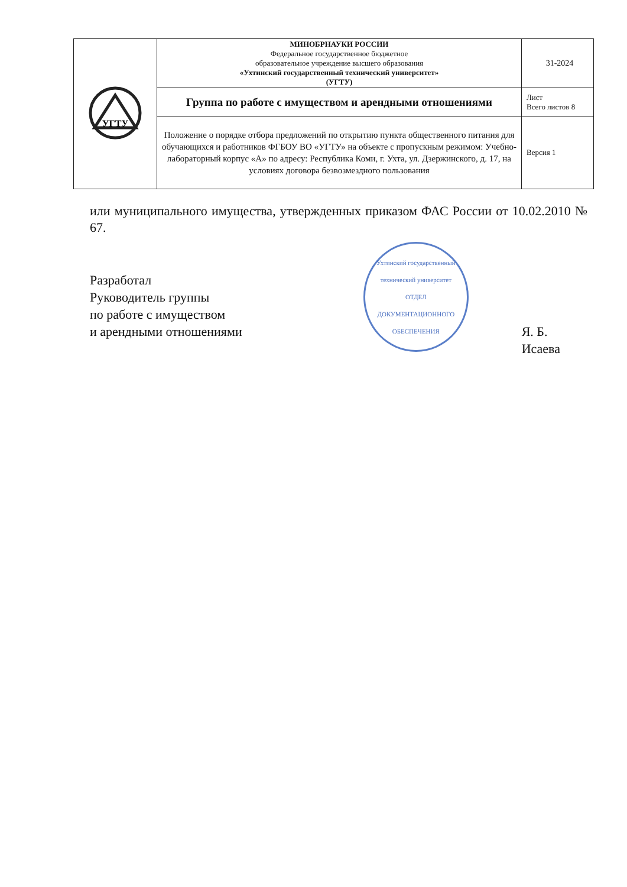| УГТУ | МИНОБРНАУКИ РОССИИ Федеральное государственное бюджетное образовательное учреждение высшего образования «Ухтинский государственный технический университет» (УГТУ) | 31-2024 |
| | Группа по работе с имуществом и арендными отношениями | Лист Всего листов 8 |
| | Положение о порядке отбора предложений по открытию пункта общественного питания для обучающихся и работников ФГБОУ ВО «УГТУ» на объекте с пропускным режимом: Учебно-лабораторный корпус «А» по адресу: Республика Коми, г. Ухта, ул. Дзержинского, д. 17, на условиях договора безвозмездного пользования | Версия 1 |
или муниципального имущества, утвержденных приказом ФАС России от 10.02.2010 № 67.
Разработал
Руководитель группы
по работе с имуществом
и арендными отношениями
Ухтинский государственный технический университет
ОТДЕЛ
ДОКУМЕНТАЦИОННОГО ОБЕСПЕЧЕНИЯ
Я. Б. Исаева